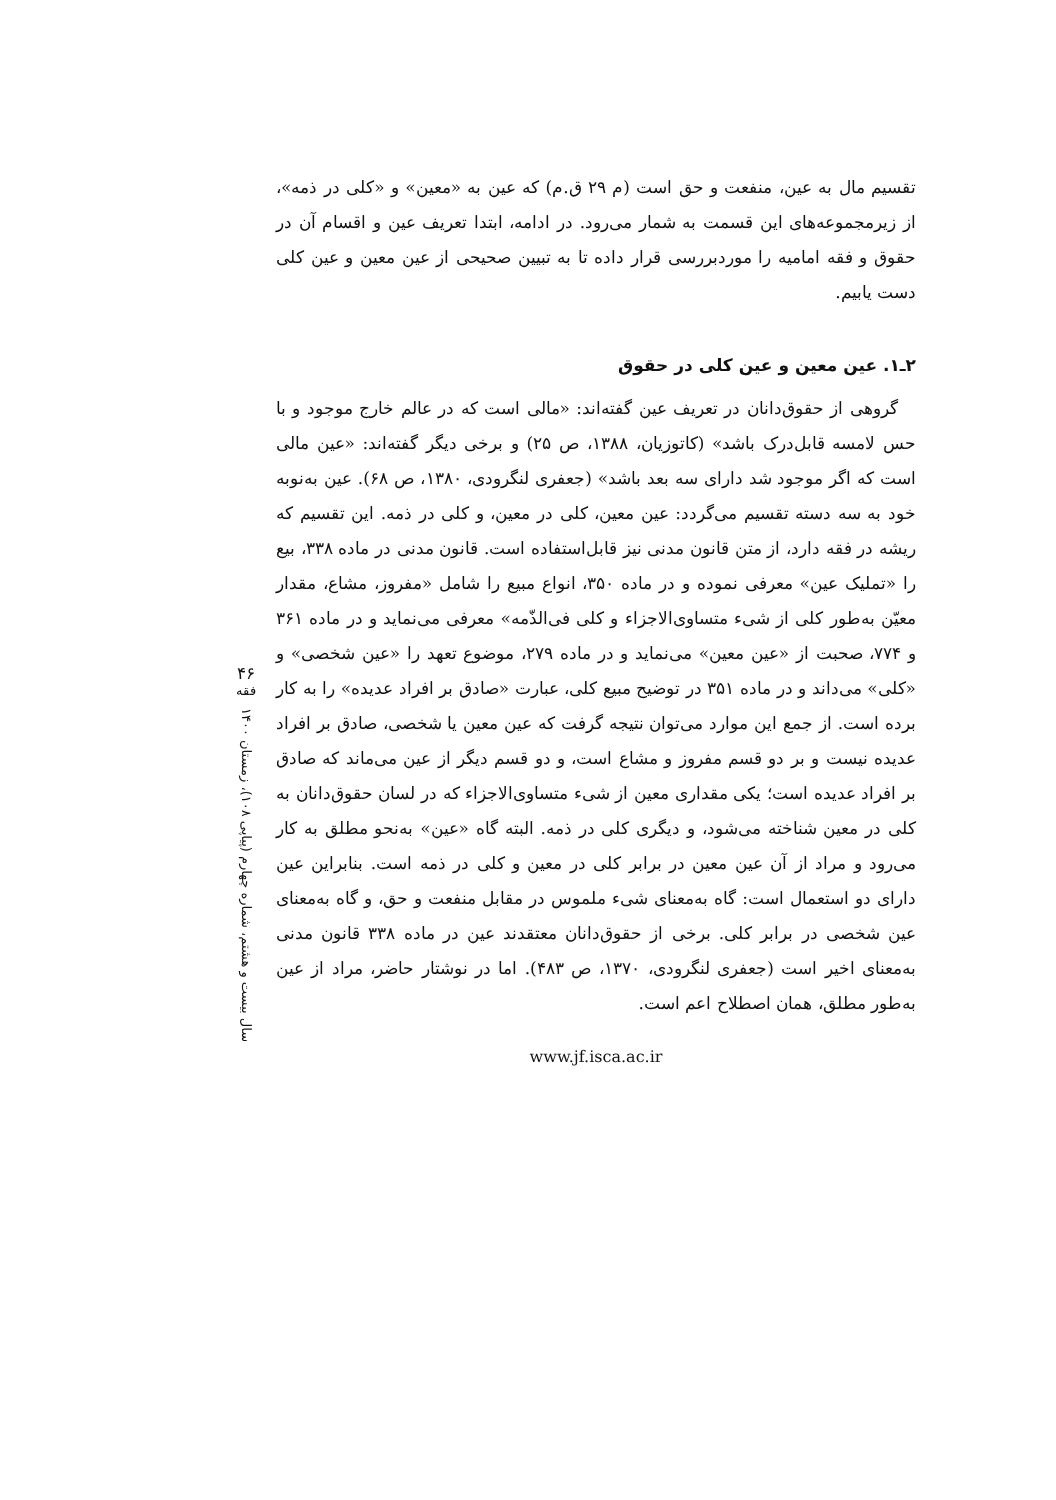تقسیم مال به عین، منفعت و حق است (م ۲۹ ق.م) که عین به «معین» و «کلی در ذمه»، از زیرمجموعه‌های این قسمت به شمار می‌رود. در ادامه، ابتدا تعریف عین و اقسام آن در حقوق و فقه امامیه را موردبررسی قرار داده تا به تبیین صحیحی از عین معین و عین کلی دست یابیم.
۲ـ۱. عین معین و عین کلی در حقوق
گروهی از حقوق‌دانان در تعریف عین گفته‌اند: «مالی است که در عالم خارج موجود و با حس لامسه قابل‌درک باشد» (کاتوزیان، ۱۳۸۸، ص ۲۵) و برخی دیگر گفته‌اند: «عین مالی است که اگر موجود شد دارای سه بعد باشد» (جعفری لنگرودی، ۱۳۸۰، ص ۶۸). عین به‌نوبه خود به سه دسته تقسیم می‌گردد: عین معین، کلی در معین، و کلی در ذمه. این تقسیم که ریشه در فقه دارد، از متن قانون مدنی نیز قابل‌استفاده است. قانون مدنی در ماده ۳۳۸، بیع را «تملیک عین» معرفی نموده و در ماده ۳۵۰، انواع مبیع را شامل «مفروز، مشاع، مقدار معیّن به‌طور کلی از شیء متساوی‌الاجزاء و کلی فی‌الذّمه» معرفی می‌نماید و در ماده ۳۶۱ و ۷۷۴، صحبت از «عین معین» می‌نماید و در ماده ۲۷۹، موضوع تعهد را «عین شخصی» و «کلی» می‌داند و در ماده ۳۵۱ در توضیح مبیع کلی، عبارت «صادق بر افراد عدیده» را به کار برده است. از جمع این موارد می‌توان نتیجه گرفت که عین معین یا شخصی، صادق بر افراد عدیده نیست و بر دو قسم مفروز و مشاع است، و دو قسم دیگر از عین می‌ماند که صادق بر افراد عدیده است؛ یکی مقداری معین از شیء متساوی‌الاجزاء که در لسان حقوق‌دانان به کلی در معین شناخته می‌شود، و دیگری کلی در ذمه. البته گاه «عین» به‌نحو مطلق به کار می‌رود و مراد از آن عین معین در برابر کلی در معین و کلی در ذمه است. بنابراین عین دارای دو استعمال است: گاه به‌معنای شیء ملموس در مقابل منفعت و حق، و گاه به‌معنای عین شخصی در برابر کلی. برخی از حقوق‌دانان معتقدند عین در ماده ۳۳۸ قانون مدنی به‌معنای اخیر است (جعفری لنگرودی، ۱۳۷۰، ص ۴۸۳). اما در نوشتار حاضر، مراد از عین به‌طور مطلق، همان اصطلاح اعم است.
www.jf.isca.ac.ir
۴۶
فقه
سال بیست و هشتم، شماره چهارم (پیاپی ۱۰۸)، زمستان ۱۴۰۰